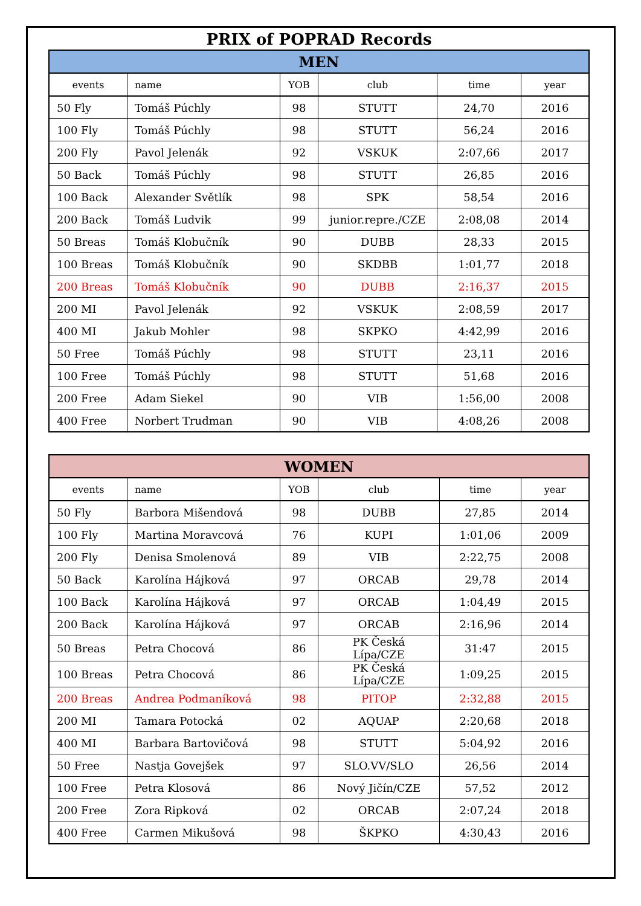PRIX of POPRAD Records
| MEN | | | | | |
| --- | --- | --- | --- | --- | --- |
| events | name | YOB | club | time | year |
| 50 Fly | Tomáš Púchly | 98 | STUTT | 24,70 | 2016 |
| 100 Fly | Tomáš Púchly | 98 | STUTT | 56,24 | 2016 |
| 200 Fly | Pavol Jelenák | 92 | VSKUK | 2:07,66 | 2017 |
| 50 Back | Tomáš Púchly | 98 | STUTT | 26,85 | 2016 |
| 100 Back | Alexander Světlík | 98 | SPK | 58,54 | 2016 |
| 200 Back | Tomáš Ludvik | 99 | junior.repre./CZE | 2:08,08 | 2014 |
| 50 Breas | Tomáš Klobučník | 90 | DUBB | 28,33 | 2015 |
| 100 Breas | Tomáš Klobučník | 90 | SKDBB | 1:01,77 | 2018 |
| 200 Breas | Tomáš Klobučník | 90 | DUBB | 2:16,37 | 2015 |
| 200 MI | Pavol Jelenák | 92 | VSKUK | 2:08,59 | 2017 |
| 400 MI | Jakub Mohler | 98 | SKPKO | 4:42,99 | 2016 |
| 50 Free | Tomáš Púchly | 98 | STUTT | 23,11 | 2016 |
| 100 Free | Tomáš Púchly | 98 | STUTT | 51,68 | 2016 |
| 200 Free | Adam Siekel | 90 | VIB | 1:56,00 | 2008 |
| 400 Free | Norbert Trudman | 90 | VIB | 4:08,26 | 2008 |
| WOMEN | | | | | |
| --- | --- | --- | --- | --- | --- |
| events | name | YOB | club | time | year |
| 50 Fly | Barbora Mišendová | 98 | DUBB | 27,85 | 2014 |
| 100 Fly | Martina Moravcová | 76 | KUPI | 1:01,06 | 2009 |
| 200 Fly | Denisa Smolenová | 89 | VIB | 2:22,75 | 2008 |
| 50 Back | Karolína Hájková | 97 | ORCAB | 29,78 | 2014 |
| 100 Back | Karolína Hájková | 97 | ORCAB | 1:04,49 | 2015 |
| 200 Back | Karolína Hájková | 97 | ORCAB | 2:16,96 | 2014 |
| 50 Breas | Petra Chocová | 86 | PK Česká Lípa/CZE | 31:47 | 2015 |
| 100 Breas | Petra Chocová | 86 | PK Česká Lípa/CZE | 1:09,25 | 2015 |
| 200 Breas | Andrea Podmaníková | 98 | PITOP | 2:32,88 | 2015 |
| 200 MI | Tamara Potocká | 02 | AQUAP | 2:20,68 | 2018 |
| 400 MI | Barbara Bartovičová | 98 | STUTT | 5:04,92 | 2016 |
| 50 Free | Nastja Govejšek | 97 | SLO.VV/SLO | 26,56 | 2014 |
| 100 Free | Petra Klosová | 86 | Nový Jičín/CZE | 57,52 | 2012 |
| 200 Free | Zora Ripková | 02 | ORCAB | 2:07,24 | 2018 |
| 400 Free | Carmen Mikušová | 98 | ŠKPKO | 4:30,43 | 2016 |